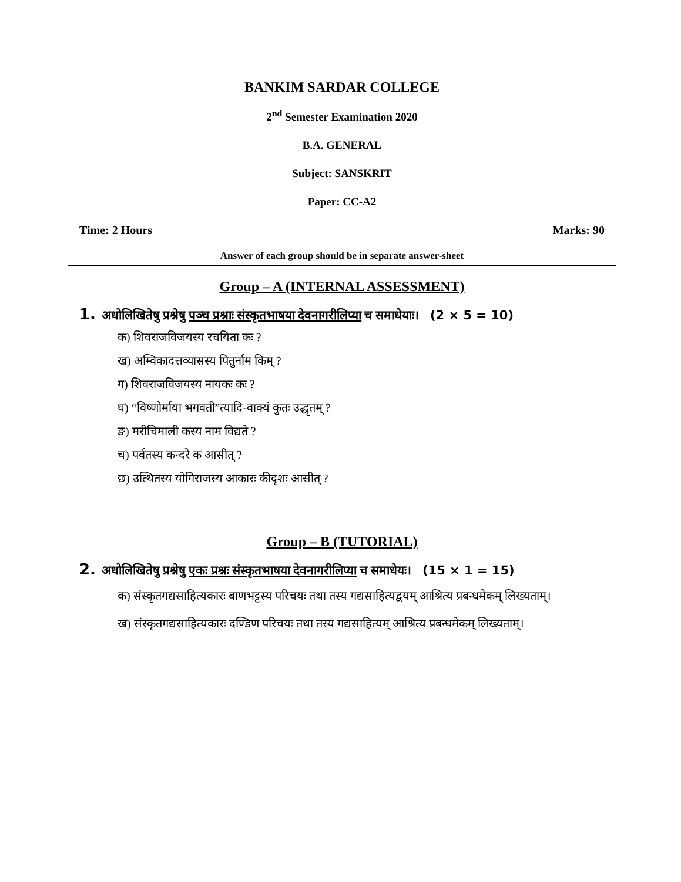BANKIM SARDAR COLLEGE
2<sup>nd</sup> Semester Examination 2020
B.A. GENERAL
Subject: SANSKRIT
Paper: CC-A2
Time: 2 Hours Marks: 90
Answer of each group should be in separate answer-sheet
Group – A (INTERNAL ASSESSMENT)
1. अधोलिखितेषु प्रश्नेषु पञ्च प्रश्नाः संस्कृतभाषया देवनागरीलिप्या च समाधेयाः। (2 × 5 = 10)
क) शिवराजविजयस्य रचयिता कः ?
ख) अम्विकादत्तव्यासस्य पितुर्नाम किम् ?
ग) शिवराजविजयस्य नायकः कः ?
घ) “विष्णोर्माया भगवती”त्यादि-वाक्यं कुतः उद्धृतम् ?
ङ) मरीचिमाली कस्य नाम विद्यते ?
च) पर्वतस्य कन्दरे क आसीत् ?
छ) उत्थितस्य योगिराजस्य आकारः कीदृशः आसीत् ?
Group – B (TUTORIAL)
2. अधोलिखितेषु प्रश्नेषु एकः प्रश्नः संस्कृतभाषया देवनागरीलिप्या च समाधेयः। (15 × 1 = 15)
क) संस्कृतगद्यसाहित्यकारः बाणभट्टस्य परिचयः तथा तस्य गद्यसाहित्यद्वयम् आश्रित्य प्रबन्धमेकम् लिख्यताम्।
ख) संस्कृतगद्यसाहित्यकारः दण्डिण परिचयः तथा तस्य गद्यसाहित्यम् आश्रित्य प्रबन्धमेकम् लिख्यताम्।